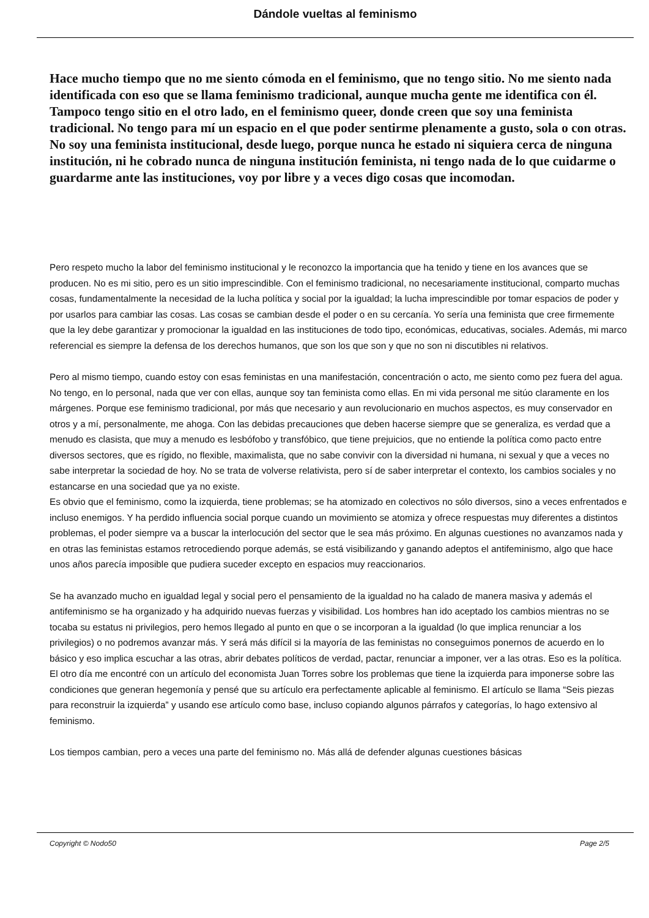Dándole vueltas al feminismo
Hace mucho tiempo que no me siento cómoda en el feminismo, que no tengo sitio. No me siento nada identificada con eso que se llama feminismo tradicional, aunque mucha gente me identifica con él. Tampoco tengo sitio en el otro lado, en el feminismo queer, donde creen que soy una feminista tradicional. No tengo para mí un espacio en el que poder sentirme plenamente a gusto, sola o con otras. No soy una feminista institucional, desde luego, porque nunca he estado ni siquiera cerca de ninguna institución, ni he cobrado nunca de ninguna institución feminista, ni tengo nada de lo que cuidarme o guardarme ante las instituciones, voy por libre y a veces digo cosas que incomodan.
Pero respeto mucho la labor del feminismo institucional y le reconozco la importancia que ha tenido y tiene en los avances que se producen. No es mi sitio, pero es un sitio imprescindible. Con el feminismo tradicional, no necesariamente institucional, comparto muchas cosas, fundamentalmente la necesidad de la lucha política y social por la igualdad; la lucha imprescindible por tomar espacios de poder y por usarlos para cambiar las cosas. Las cosas se cambian desde el poder o en su cercanía. Yo sería una feminista que cree firmemente que la ley debe garantizar y promocionar la igualdad en las instituciones de todo tipo, económicas, educativas, sociales. Además, mi marco referencial es siempre la defensa de los derechos humanos, que son los que son y que no son ni discutibles ni relativos.
Pero al mismo tiempo, cuando estoy con esas feministas en una manifestación, concentración o acto, me siento como pez fuera del agua. No tengo, en lo personal, nada que ver con ellas, aunque soy tan feminista como ellas. En mi vida personal me sitúo claramente en los márgenes. Porque ese feminismo tradicional, por más que necesario y aun revolucionario en muchos aspectos, es muy conservador en otros y a mí, personalmente, me ahoga. Con las debidas precauciones que deben hacerse siempre que se generaliza, es verdad que a menudo es clasista, que muy a menudo es lesbófobo y transfóbico, que tiene prejuicios, que no entiende la política como pacto entre diversos sectores, que es rígido, no flexible, maximalista, que no sabe convivir con la diversidad ni humana, ni sexual y que a veces no sabe interpretar la sociedad de hoy. No se trata de volverse relativista, pero sí de saber interpretar el contexto, los cambios sociales y no estancarse en una sociedad que ya no existe.
Es obvio que el feminismo, como la izquierda, tiene problemas; se ha atomizado en colectivos no sólo diversos, sino a veces enfrentados e incluso enemigos. Y ha perdido influencia social porque cuando un movimiento se atomiza y ofrece respuestas muy diferentes a distintos problemas, el poder siempre va a buscar la interlocución del sector que le sea más próximo. En algunas cuestiones no avanzamos nada y en otras las feministas estamos retrocediendo porque además, se está visibilizando y ganando adeptos el antifeminismo, algo que hace unos años parecía imposible que pudiera suceder excepto en espacios muy reaccionarios.
Se ha avanzado mucho en igualdad legal y social pero el pensamiento de la igualdad no ha calado de manera masiva y además el antifeminismo se ha organizado y ha adquirido nuevas fuerzas y visibilidad. Los hombres han ido aceptado los cambios mientras no se tocaba su estatus ni privilegios, pero hemos llegado al punto en que o se incorporan a la igualdad (lo que implica renunciar a los privilegios) o no podremos avanzar más. Y será más difícil si la mayoría de las feministas no conseguimos ponernos de acuerdo en lo básico y eso implica escuchar a las otras, abrir debates políticos de verdad, pactar, renunciar a imponer, ver a las otras. Eso es la política.
El otro día me encontré con un artículo del economista Juan Torres sobre los problemas que tiene la izquierda para imponerse sobre las condiciones que generan hegemonía y pensé que su artículo era perfectamente aplicable al feminismo. El artículo se llama “Seis piezas para reconstruir la izquierda” y usando ese artículo como base, incluso copiando algunos párrafos y categorías, lo hago extensivo al feminismo.
Los tiempos cambian, pero a veces una parte del feminismo no. Más allá de defender algunas cuestiones básicas
Copyright © Nodo50 Page 2/5